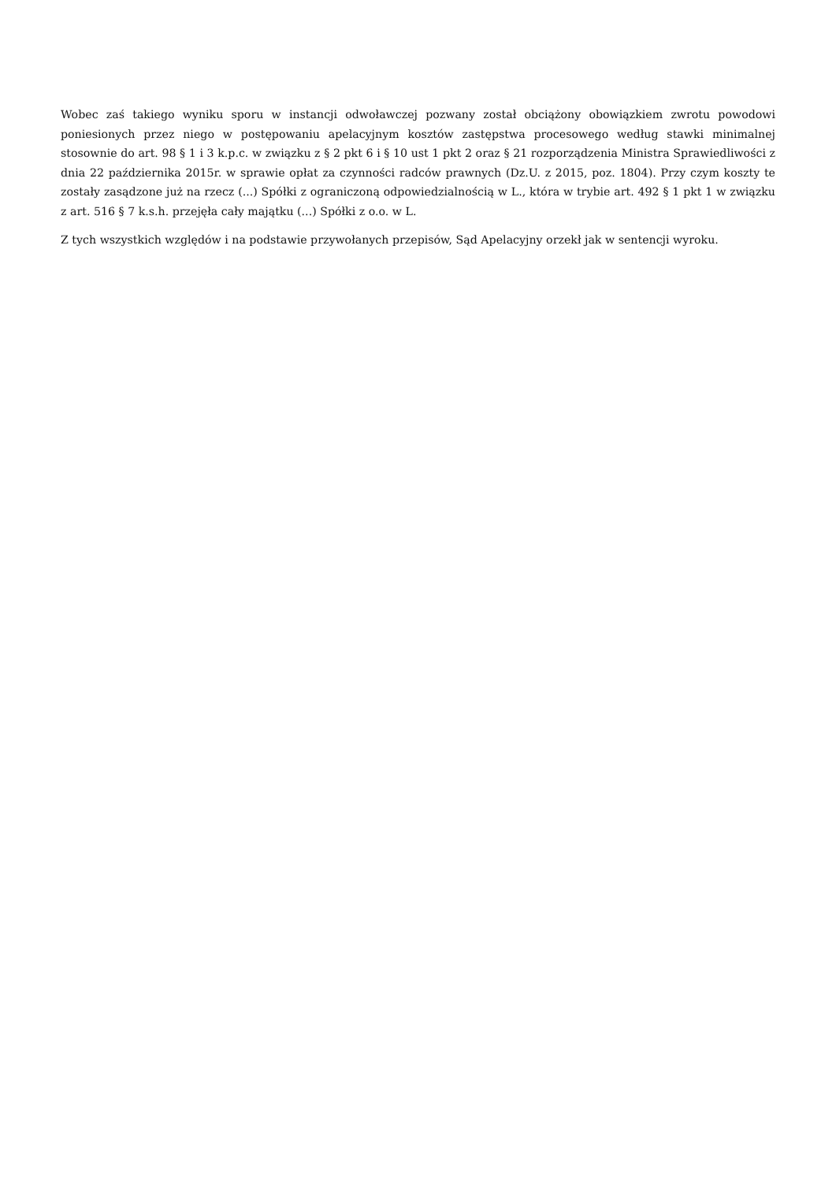Wobec zaś takiego wyniku sporu w instancji odwoławczej pozwany został obciążony obowiązkiem zwrotu powodowi poniesionych przez niego w postępowaniu apelacyjnym kosztów zastępstwa procesowego według stawki minimalnej stosownie do art. 98 § 1 i 3 k.p.c. w związku z § 2 pkt 6 i § 10 ust 1 pkt 2 oraz § 21 rozporządzenia Ministra Sprawiedliwości z dnia 22 października 2015r. w sprawie opłat za czynności radców prawnych (Dz.U. z 2015, poz. 1804). Przy czym koszty te zostały zasądzone już na rzecz (...) Spółki z ograniczoną odpowiedzialnością w L., która w trybie art. 492 § 1 pkt 1 w związku z art. 516 § 7 k.s.h. przejęła cały majątku (...) Spółki z o.o. w L.
Z tych wszystkich względów i na podstawie przywołanych przepisów, Sąd Apelacyjny orzekł jak w sentencji wyroku.